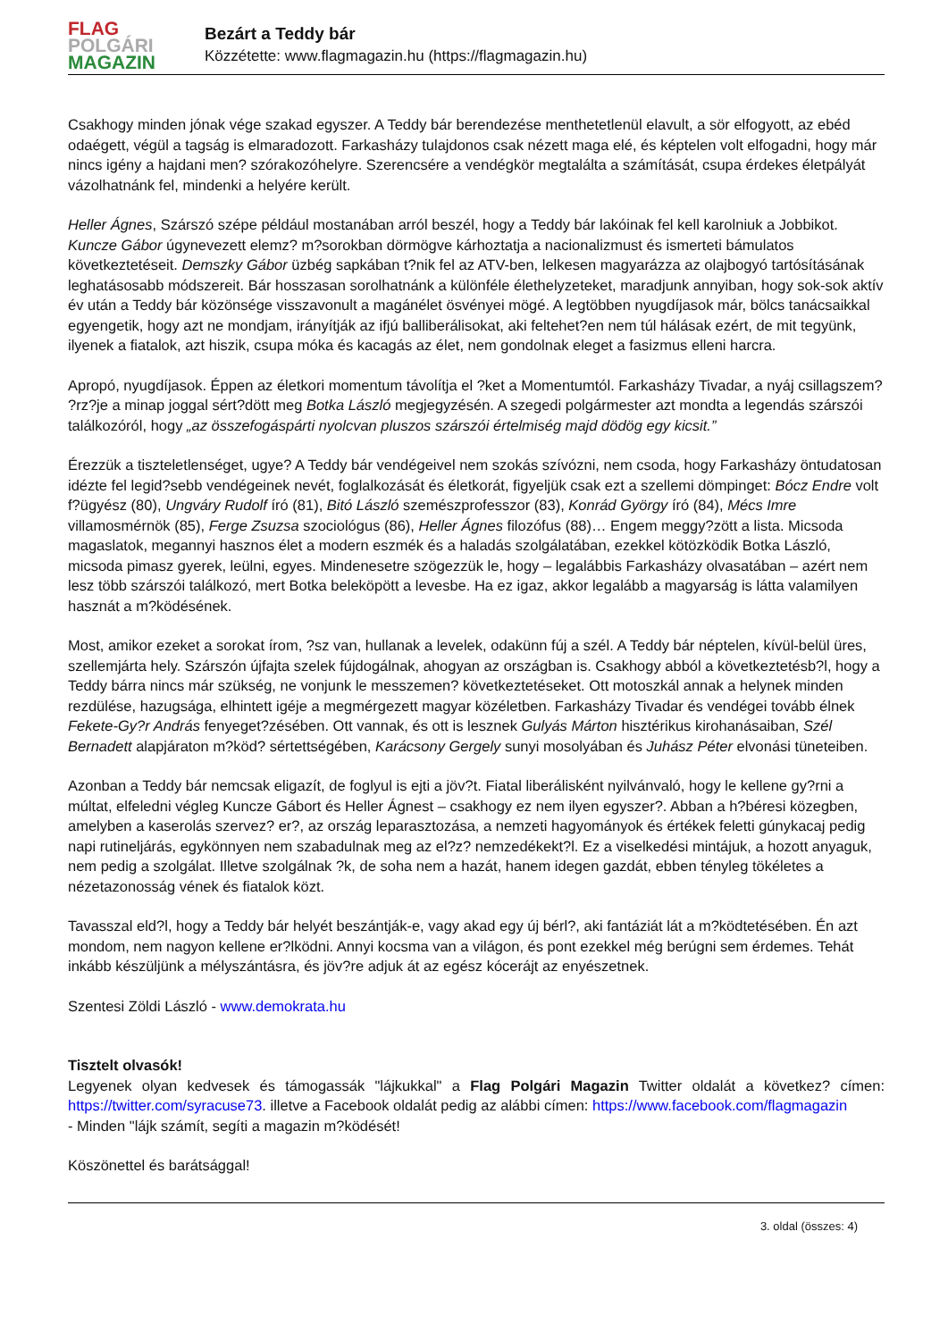FLAG
POLGÁRI
MAGAZIN
Bezárt a Teddy bár
Közzétette: www.flagmagazin.hu (https://flagmagazin.hu)
Csakhogy minden jónak vége szakad egyszer. A Teddy bár berendezése menthetetlenül elavult, a sör elfogyott, az ebéd odaégett, végül a tagság is elmaradozott. Farkasházy tulajdonos csak nézett maga elé, és képtelen volt elfogadni, hogy már nincs igény a hajdani men? szórakozóhelyre. Szerencsére a vendégkör megtalálta a számítását, csupa érdekes életpályát vázolhatnánk fel, mindenki a helyére került.
Heller Ágnes, Szárszó szépe például mostanában arról beszél, hogy a Teddy bár lakóinak fel kell karolniuk a Jobbikot. Kuncze Gábor úgynevezett elemz? m?sorokban dörmögve kárhoztatja a nacionalizmust és ismerteti bámulatos következtetéseit. Demszky Gábor üzbég sapkában t?nik fel az ATV-ben, lelkesen magyarázza az olajbogyó tartósításának leghatásosabb módszereit. Bár hosszasan sorolhatnánk a különféle élethelyzeteket, maradjunk annyiban, hogy sok-sok aktív év után a Teddy bár közönsége visszavonult a magánélet ösvényei mögé. A legtöbben nyugdíjasok már, bölcs tanácsaikkal egyengetik, hogy azt ne mondjam, irányítják az ifjú balliberálisokat, aki feltehet?en nem túl hálásak ezért, de mit tegyünk, ilyenek a fiatalok, azt hiszik, csupa móka és kacagás az élet, nem gondolnak eleget a fasizmus elleni harcra.
Apropó, nyugdíjasok. Éppen az életkori momentum távolítja el ?ket a Momentumtól. Farkasházy Tivadar, a nyáj csillagszem? ?rz?je a minap joggal sért?dött meg Botka László megjegyzésén. A szegedi polgármester azt mondta a legendás szárszói találkozóról, hogy „az összefogáspárti nyolcvan pluszos szárszói értelmiség majd dödög egy kicsit.”
Érezzük a tiszteletlenséget, ugye? A Teddy bár vendégeivel nem szokás szívózni, nem csoda, hogy Farkasházy öntudatosan idézte fel legid?sebb vendégeinek nevét, foglalkozását és életkorát, figyeljük csak ezt a szellemi dömpinget: Bócz Endre volt f?ügyész (80), Ungváry Rudolf író (81), Bitó László szemészprofesszor (83), Konrád György író (84), Mécs Imre villamosmérnök (85), Ferge Zsuzsa szociológus (86), Heller Ágnes filozófus (88)… Engem meggy?zött a lista. Micsoda magaslatok, megannyi hasznos élet a modern eszmék és a haladás szolgálatában, ezekkel kötözködik Botka László, micsoda pimasz gyerek, leülni, egyes. Mindenesetre szögezzük le, hogy – legalábbis Farkasházy olvasatában – azért nem lesz több szárszói találkozó, mert Botka beleköpött a levesbe. Ha ez igaz, akkor legalább a magyarság is látta valamilyen hasznát a m?ködésének.
Most, amikor ezeket a sorokat írom, ?sz van, hullanak a levelek, odakünn fúj a szél. A Teddy bár néptelen, kívül-belül üres, szellemjárta hely. Szárszón újfajta szelek fújdogálnak, ahogyan az országban is. Csakhogy abból a következtetésb?l, hogy a Teddy bárra nincs már szükség, ne vonjunk le messzemen? következtetéseket. Ott motoszkál annak a helynek minden rezdülése, hazugsága, elhintett igéje a megmérgezett magyar közéletben. Farkasházy Tivadar és vendégei tovább élnek Fekete-Gy?r András fenyeget?zésében. Ott vannak, és ott is lesznek Gulyás Márton hisztérikus kirohanásaiban, Szél Bernadett alapjáraton m?köd? sértettségében, Karácsony Gergely sunyi mosolyában és Juhász Péter elvonási tüneteiben.
Azonban a Teddy bár nemcsak eligazít, de foglyul is ejti a jöv?t. Fiatal liberálisként nyilvánvaló, hogy le kellene gy?rni a múltat, elfeledni végleg Kuncze Gábort és Heller Ágnest – csakhogy ez nem ilyen egyszer?. Abban a h?béresi közegben, amelyben a kaserolás szervez? er?, az ország leparasztozása, a nemzeti hagyományok és értékek feletti gúnykacaj pedig napi rutineljárás, egykönnyen nem szabadulnak meg az el?z? nemzedékekt?l. Ez a viselkedési mintájuk, a hozott anyaguk, nem pedig a szolgálat. Illetve szolgálnak ?k, de soha nem a hazát, hanem idegen gazdát, ebben tényleg tökéletes a nézetazonosság vének és fiatalok közt.
Tavasszal eld?l, hogy a Teddy bár helyét beszántják-e, vagy akad egy új bérl?, aki fantáziát lát a m?ködtetésében. Én azt mondom, nem nagyon kellene er?lködni. Annyi kocsma van a világon, és pont ezekkel még berúgni sem érdemes. Tehát inkább készüljünk a mélyszántásra, és jöv?re adjuk át az egész kócerájt az enyészetnek.
Szentesi Zöldi László - www.demokrata.hu
Tisztelt olvasók!
Legyenek olyan kedvesek és támogassák "lájkukkal" a Flag Polgári Magazin Twitter oldalát a következ? címen: https://twitter.com/syracuse73. illetve a Facebook oldalát pedig az alábbi címen: https://www.facebook.com/flagmagazin
- Minden "lájk számít, segíti a magazin m?ködését!
Köszönettel és barátsággal!
3. oldal (összes: 4)